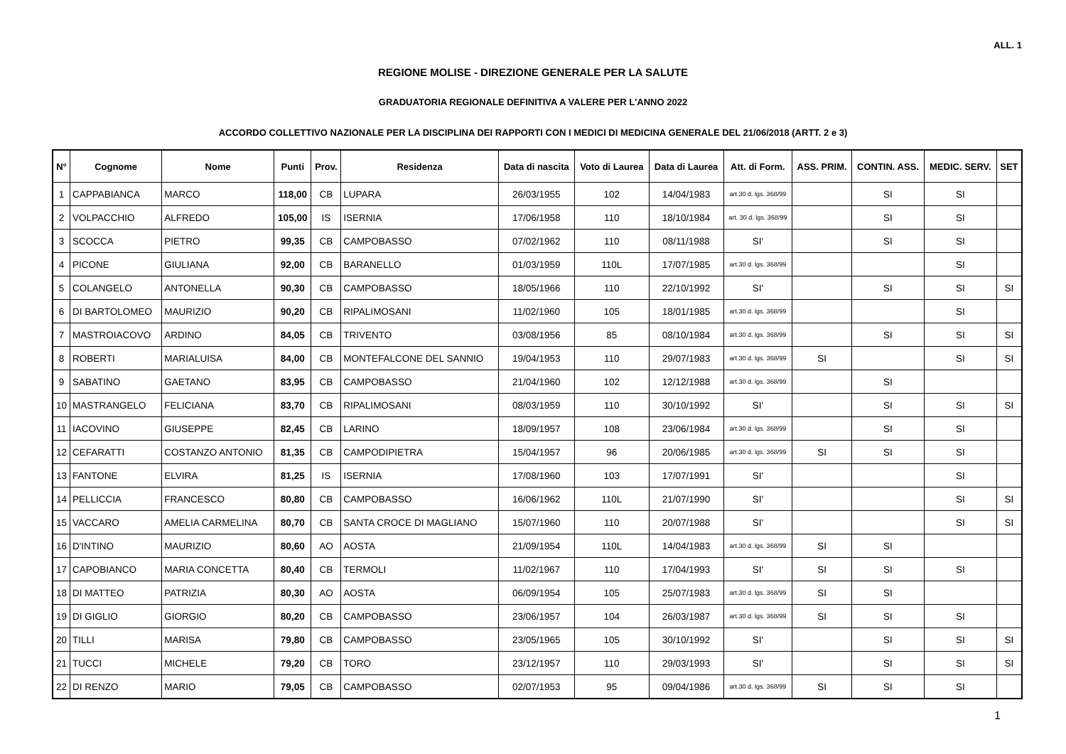ALL. 1
REGIONE MOLISE - DIREZIONE GENERALE PER LA SALUTE
GRADUATORIA REGIONALE DEFINITIVA A VALERE PER L'ANNO 2022
ACCORDO COLLETTIVO NAZIONALE PER LA DISCIPLINA DEI RAPPORTI CON I MEDICI DI MEDICINA GENERALE DEL 21/06/2018 (ARTT. 2 e 3)
| N° | Cognome | Nome | Punti | Prov. | Residenza | Data di nascita | Voto di Laurea | Data di Laurea | Att. di Form. | ASS. PRIM. | CONTIN. ASS. | MEDIC. SERV. | SET |
| --- | --- | --- | --- | --- | --- | --- | --- | --- | --- | --- | --- | --- | --- |
| 1 | CAPPABIANCA | MARCO | 118,00 | CB | LUPARA | 26/03/1955 | 102 | 14/04/1983 | art.30 d. lgs. 368/99 | | SI | SI | |
| 2 | VOLPACCHIO | ALFREDO | 105,00 | IS | ISERNIA | 17/06/1958 | 110 | 18/10/1984 | art. 30 d. lgs. 368/99 | | SI | SI | |
| 3 | SCOCCA | PIETRO | 99,35 | CB | CAMPOBASSO | 07/02/1962 | 110 | 08/11/1988 | SI' | | SI | SI | |
| 4 | PICONE | GIULIANA | 92,00 | CB | BARANELLO | 01/03/1959 | 110L | 17/07/1985 | art.30 d. lgs. 368/99 | | | SI | |
| 5 | COLANGELO | ANTONELLA | 90,30 | CB | CAMPOBASSO | 18/05/1966 | 110 | 22/10/1992 | SI' | | SI | SI | SI |
| 6 | DI BARTOLOMEO | MAURIZIO | 90,20 | CB | RIPALIMOSANI | 11/02/1960 | 105 | 18/01/1985 | art.30 d. lgs. 368/99 | | | SI | |
| 7 | MASTROIACOVO | ARDINO | 84,05 | CB | TRIVENTO | 03/08/1956 | 85 | 08/10/1984 | art.30 d. lgs. 368/99 | | SI | SI | SI |
| 8 | ROBERTI | MARIALUISA | 84,00 | CB | MONTEFALCONE DEL SANNIO | 19/04/1953 | 110 | 29/07/1983 | art.30 d. lgs. 368/99 | SI | | SI | SI |
| 9 | SABATINO | GAETANO | 83,95 | CB | CAMPOBASSO | 21/04/1960 | 102 | 12/12/1988 | art.30 d. lgs. 368/99 | | SI | | |
| 10 | MASTRANGELO | FELICIANA | 83,70 | CB | RIPALIMOSANI | 08/03/1959 | 110 | 30/10/1992 | SI' | | SI | SI | SI |
| 11 | IACOVINO | GIUSEPPE | 82,45 | CB | LARINO | 18/09/1957 | 108 | 23/06/1984 | art.30 d. lgs. 368/99 | | SI | SI | |
| 12 | CEFARATTI | COSTANZO ANTONIO | 81,35 | CB | CAMPODIPIETRA | 15/04/1957 | 96 | 20/06/1985 | art.30 d. lgs. 368/99 | SI | SI | SI | |
| 13 | FANTONE | ELVIRA | 81,25 | IS | ISERNIA | 17/08/1960 | 103 | 17/07/1991 | SI' | | | SI | |
| 14 | PELLICCIA | FRANCESCO | 80,80 | CB | CAMPOBASSO | 16/06/1962 | 110L | 21/07/1990 | SI' | | | SI | SI |
| 15 | VACCARO | AMELIA CARMELINA | 80,70 | CB | SANTA CROCE DI MAGLIANO | 15/07/1960 | 110 | 20/07/1988 | SI' | | | SI | SI |
| 16 | D'INTINO | MAURIZIO | 80,60 | AO | AOSTA | 21/09/1954 | 110L | 14/04/1983 | art.30 d. lgs. 368/99 | SI | SI | | |
| 17 | CAPOBIANCO | MARIA CONCETTA | 80,40 | CB | TERMOLI | 11/02/1967 | 110 | 17/04/1993 | SI' | SI | SI | SI | |
| 18 | DI MATTEO | PATRIZIA | 80,30 | AO | AOSTA | 06/09/1954 | 105 | 25/07/1983 | art.30 d. lgs. 368/99 | SI | SI | | |
| 19 | DI GIGLIO | GIORGIO | 80,20 | CB | CAMPOBASSO | 23/06/1957 | 104 | 26/03/1987 | art.30 d. lgs. 368/99 | SI | SI | SI | |
| 20 | TILLI | MARISA | 79,80 | CB | CAMPOBASSO | 23/05/1965 | 105 | 30/10/1992 | SI' | | SI | SI | SI |
| 21 | TUCCI | MICHELE | 79,20 | CB | TORO | 23/12/1957 | 110 | 29/03/1993 | SI' | | SI | SI | SI |
| 22 | DI RENZO | MARIO | 79,05 | CB | CAMPOBASSO | 02/07/1953 | 95 | 09/04/1986 | art.30 d. lgs. 368/99 | SI | SI | SI | |
1